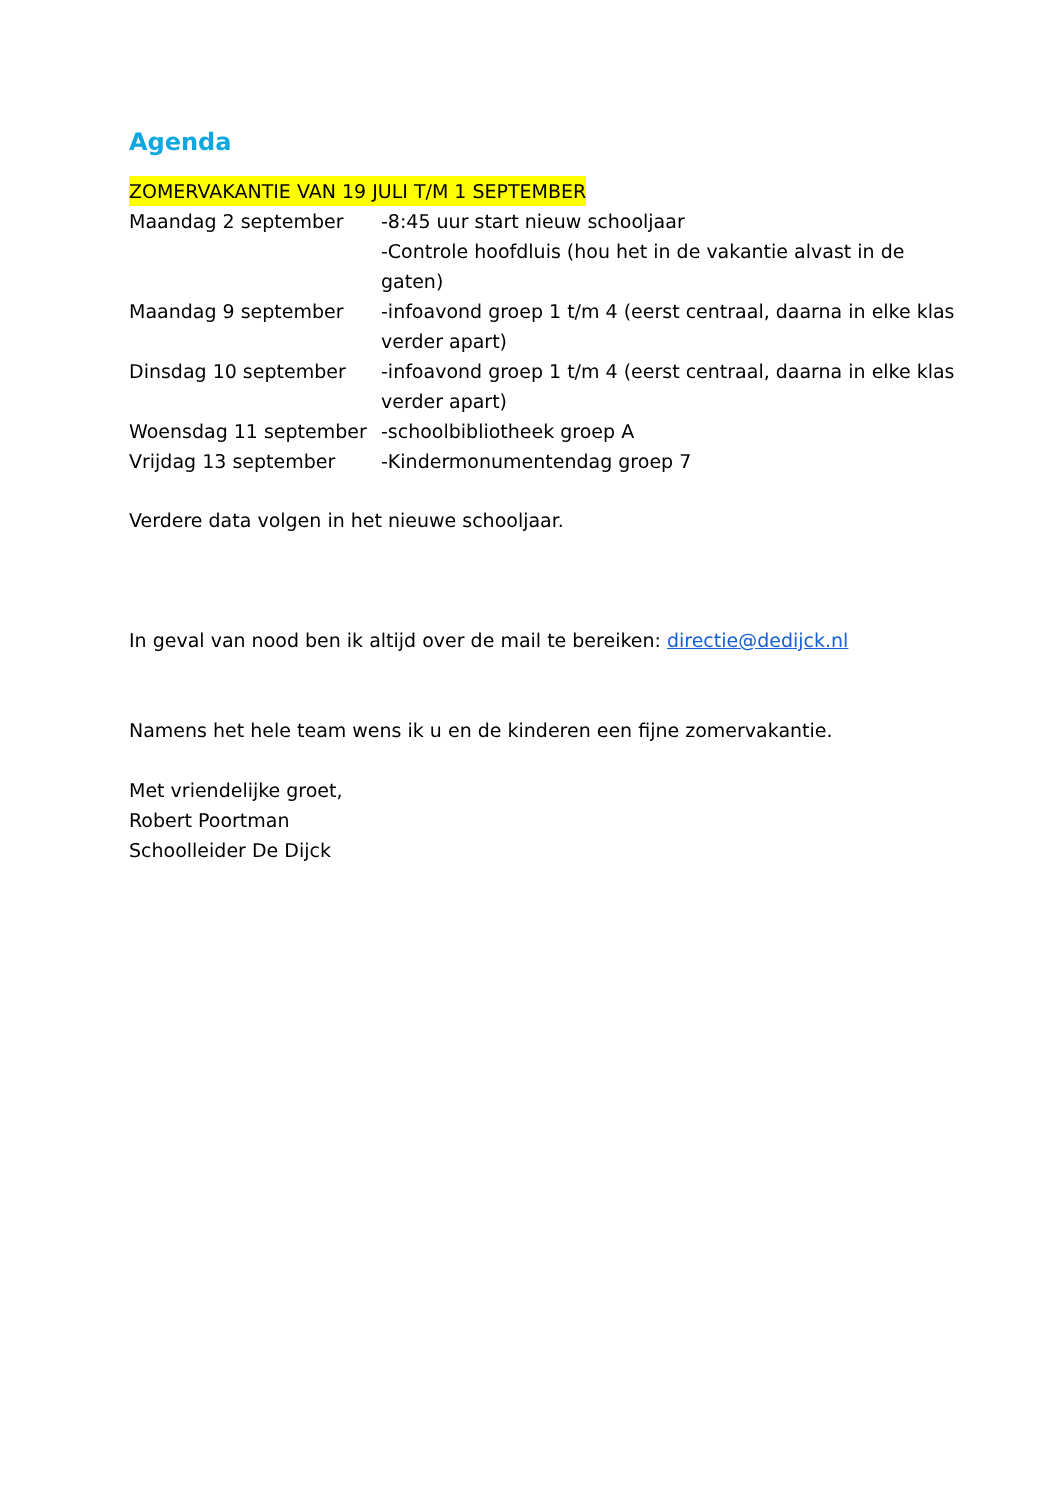Agenda
ZOMERVAKANTIE VAN 19 JULI T/M 1 SEPTEMBER
| Maandag 2 september | -8:45 uur start nieuw schooljaar -Controle hoofdluis (hou het in de vakantie alvast in de gaten) |
| Maandag 9 september | -infoavond groep 1 t/m 4 (eerst centraal, daarna in elke klas verder apart) |
| Dinsdag 10 september | -infoavond groep 1 t/m 4 (eerst centraal, daarna in elke klas verder apart) |
| Woensdag 11 september | -schoolbibliotheek groep A |
| Vrijdag 13 september | -Kindermonumentendag groep 7 |
Verdere data volgen in het nieuwe schooljaar.
In geval van nood ben ik altijd over de mail te bereiken: directie@dedijck.nl
Namens het hele team wens ik u en de kinderen een fijne zomervakantie.
Met vriendelijke groet,
Robert Poortman
Schoolleider De Dijck